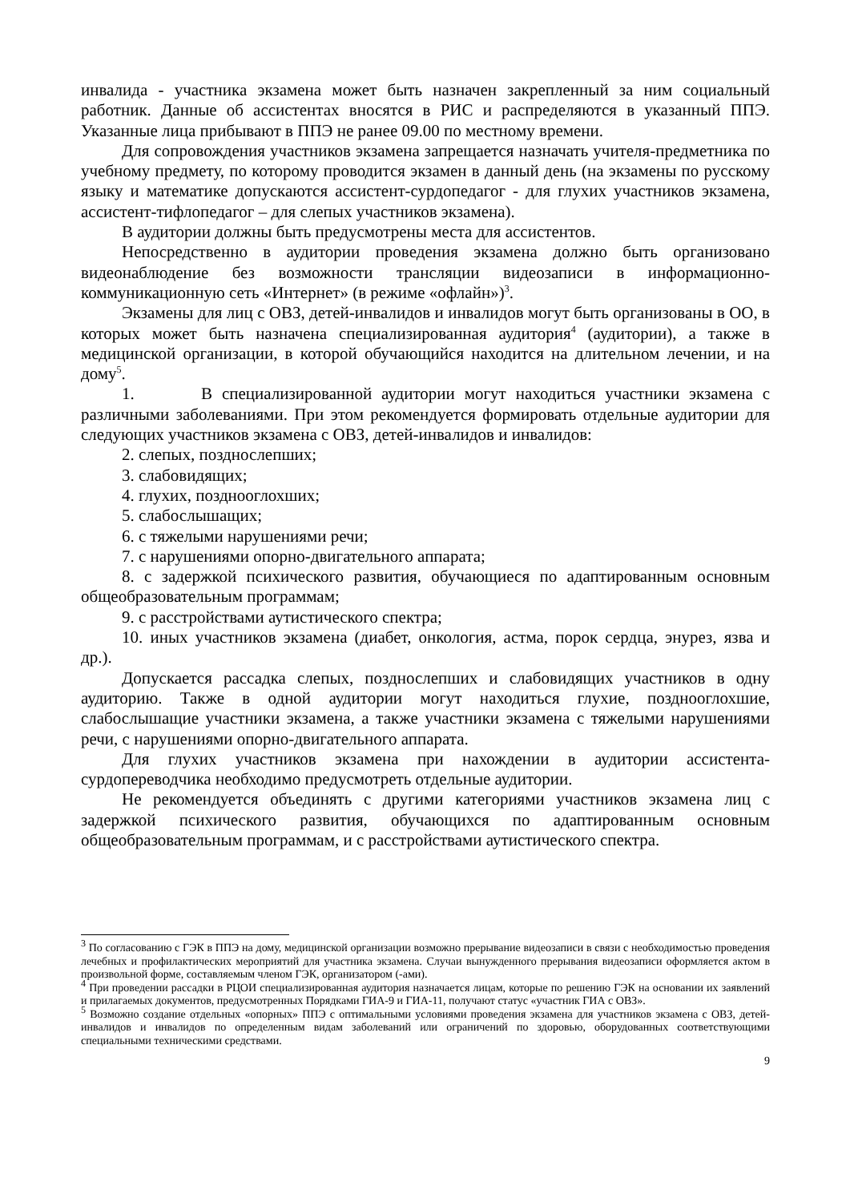инвалида - участника экзамена может быть назначен закрепленный за ним социальный работник. Данные об ассистентах вносятся в РИС и распределяются в указанный ППЭ. Указанные лица прибывают в ППЭ не ранее 09.00 по местному времени.
Для сопровождения участников экзамена запрещается назначать учителя-предметника по учебному предмету, по которому проводится экзамен в данный день (на экзамены по русскому языку и математике допускаются ассистент-сурдопедагог - для глухих участников экзамена, ассистент-тифлопедагог – для слепых участников экзамена).
В аудитории должны быть предусмотрены места для ассистентов.
Непосредственно в аудитории проведения экзамена должно быть организовано видеонаблюдение без возможности трансляции видеозаписи в информационно-коммуникационную сеть «Интернет» (в режиме «офлайн»)<sup>3</sup>.
Экзамены для лиц с ОВЗ, детей-инвалидов и инвалидов могут быть организованы в ОО, в которых может быть назначена специализированная аудитория<sup>4</sup> (аудитории), а также в медицинской организации, в которой обучающийся находится на длительном лечении, и на дому<sup>5</sup>.
1. В специализированной аудитории могут находиться участники экзамена с различными заболеваниями. При этом рекомендуется формировать отдельные аудитории для следующих участников экзамена с ОВЗ, детей-инвалидов и инвалидов:
2. слепых, позднослепших;
3. слабовидящих;
4. глухих, позднооглохших;
5. слабослышащих;
6. с тяжелыми нарушениями речи;
7. с нарушениями опорно-двигательного аппарата;
8. с задержкой психического развития, обучающиеся по адаптированным основным общеобразовательным программам;
9. с расстройствами аутистического спектра;
10. иных участников экзамена (диабет, онкология, астма, порок сердца, энурез, язва и др.).
Допускается рассадка слепых, позднослепших и слабовидящих участников в одну аудиторию. Также в одной аудитории могут находиться глухие, позднооглохшие, слабослышащие участники экзамена, а также участники экзамена с тяжелыми нарушениями речи, с нарушениями опорно-двигательного аппарата.
Для глухих участников экзамена при нахождении в аудитории ассистента-сурдопереводчика необходимо предусмотреть отдельные аудитории.
Не рекомендуется объединять с другими категориями участников экзамена лиц с задержкой психического развития, обучающихся по адаптированным основным общеобразовательным программам, и с расстройствами аутистического спектра.
<sup>3</sup> По согласованию с ГЭК в ППЭ на дому, медицинской организации возможно прерывание видеозаписи в связи с необходимостью проведения лечебных и профилактических мероприятий для участника экзамена. Случаи вынужденного прерывания видеозаписи оформляется актом в произвольной форме, составляемым членом ГЭК, организатором (-ами).
<sup>4</sup> При проведении рассадки в РЦОИ специализированная аудитория назначается лицам, которые по решению ГЭК на основании их заявлений и прилагаемых документов, предусмотренных Порядками ГИА-9 и ГИА-11, получают статус «участник ГИА с ОВЗ».
<sup>5</sup> Возможно создание отдельных «опорных» ППЭ с оптимальными условиями проведения экзамена для участников экзамена с ОВЗ, детей-инвалидов и инвалидов по определенным видам заболеваний или ограничений по здоровью, оборудованных соответствующими специальными техническими средствами.
9